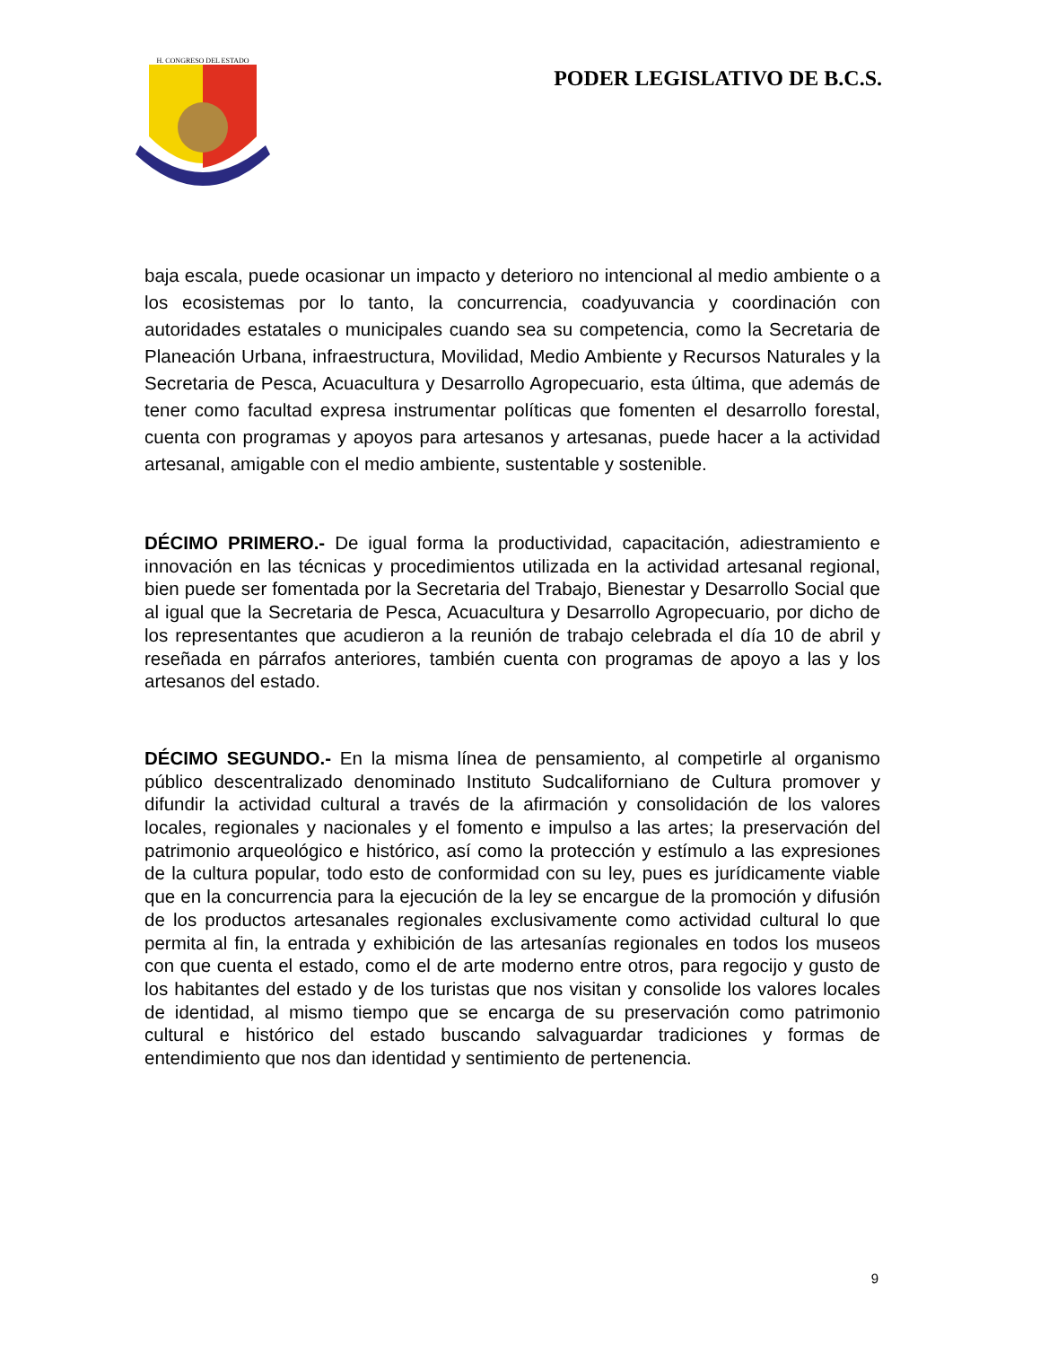H. CONGRESO DEL ESTADO
PODER LEGISLATIVO DE B.C.S.
baja escala, puede ocasionar un impacto y deterioro no intencional al medio ambiente o a los ecosistemas por lo tanto, la concurrencia, coadyuvancia y coordinación con autoridades estatales o municipales cuando sea su competencia, como la Secretaria de Planeación Urbana, infraestructura, Movilidad, Medio Ambiente y Recursos Naturales y la Secretaria de Pesca, Acuacultura y Desarrollo Agropecuario, esta última, que además de tener como facultad expresa instrumentar políticas que fomenten el desarrollo forestal, cuenta con programas y apoyos para artesanos y artesanas, puede hacer a la actividad artesanal, amigable con el medio ambiente, sustentable y sostenible.
DÉCIMO PRIMERO.- De igual forma la productividad, capacitación, adiestramiento e innovación en las técnicas y procedimientos utilizada en la actividad artesanal regional, bien puede ser fomentada por la Secretaria del Trabajo, Bienestar y Desarrollo Social que al igual que la Secretaria de Pesca, Acuacultura y Desarrollo Agropecuario, por dicho de los representantes que acudieron a la reunión de trabajo celebrada el día 10 de abril y reseñada en párrafos anteriores, también cuenta con programas de apoyo a las y los artesanos del estado.
DÉCIMO SEGUNDO.- En la misma línea de pensamiento, al competirle al organismo público descentralizado denominado Instituto Sudcaliforniano de Cultura promover y difundir la actividad cultural a través de la afirmación y consolidación de los valores locales, regionales y nacionales y el fomento e impulso a las artes; la preservación del patrimonio arqueológico e histórico, así como la protección y estímulo a las expresiones de la cultura popular, todo esto de conformidad con su ley, pues es jurídicamente viable que en la concurrencia para la ejecución de la ley se encargue de la promoción y difusión de los productos artesanales regionales exclusivamente como actividad cultural lo que permita al fin, la entrada y exhibición de las artesanías regionales en todos los museos con que cuenta el estado, como el de arte moderno entre otros, para regocijo y gusto de los habitantes del estado y de los turistas que nos visitan y consolide los valores locales de identidad, al mismo tiempo que se encarga de su preservación como patrimonio cultural e histórico del estado buscando salvaguardar tradiciones y formas de entendimiento que nos dan identidad y sentimiento de pertenencia.
9